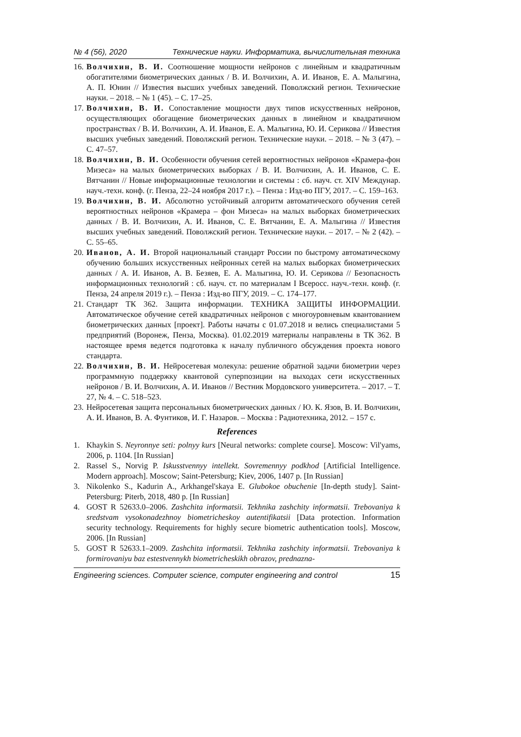№ 4 (56), 2020 Технические науки. Информатика, вычислительная техника
16. Волчихин, В. И. Соотношение мощности нейронов с линейным и квадратичным обогатителями биометрических данных / В. И. Волчихин, А. И. Иванов, Е. А. Малыгина, А. П. Юнин // Известия высших учебных заведений. Поволжский регион. Технические науки. – 2018. – № 1 (45). – С. 17–25.
17. Волчихин, В. И. Сопоставление мощности двух типов искусственных нейронов, осуществляющих обогащение биометрических данных в линейном и квадратичном пространствах / В. И. Волчихин, А. И. Иванов, Е. А. Малыгина, Ю. И. Серикова // Известия высших учебных заведений. Поволжский регион. Технические науки. – 2018. – № 3 (47). – С. 47–57.
18. Волчихин, В. И. Особенности обучения сетей вероятностных нейронов «Крамера-фон Мизеса» на малых биометрических выборках / В. И. Волчихин, А. И. Иванов, С. Е. Вятчанин // Новые информационные технологии и системы : сб. науч. ст. XIV Междунар. науч.-техн. конф. (г. Пенза, 22–24 ноября 2017 г.). – Пенза : Изд-во ПГУ, 2017. – С. 159–163.
19. Волчихин, В. И. Абсолютно устойчивый алгоритм автоматического обучения сетей вероятностных нейронов «Крамера – фон Мизеса» на малых выборках биометрических данных / В. И. Волчихин, А. И. Иванов, С. Е. Вятчанин, Е. А. Малыгина // Известия высших учебных заведений. Поволжский регион. Технические науки. – 2017. – № 2 (42). – С. 55–65.
20. Иванов, А. И. Второй национальный стандарт России по быстрому автоматическому обучению больших искусственных нейронных сетей на малых выборках биометрических данных / А. И. Иванов, А. В. Безяев, Е. А. Малыгина, Ю. И. Серикова // Безопасность информационных технологий : сб. науч. ст. по материалам I Всеросс. науч.-техн. конф. (г. Пенза, 24 апреля 2019 г.). – Пенза : Изд-во ПГУ, 2019. – С. 174–177.
21. Стандарт ТК 362. Защита информации. ТЕХНИКА ЗАЩИТЫ ИНФОРМАЦИИ. Автоматическое обучение сетей квадратичных нейронов с многоуровневым квантованием биометрических данных [проект]. Работы начаты с 01.07.2018 и велись специалистами 5 предприятий (Воронеж, Пенза, Москва). 01.02.2019 материалы направлены в ТК 362. В настоящее время ведется подготовка к началу публичного обсуждения проекта нового стандарта.
22. Волчихин, В. И. Нейросетевая молекула: решение обратной задачи биометрии через программную поддержку квантовой суперпозиции на выходах сети искусственных нейронов / В. И. Волчихин, А. И. Иванов // Вестник Мордовского университета. – 2017. – Т. 27, № 4. – С. 518–523.
23. Нейросетевая защита персональных биометрических данных / Ю. К. Язов, В. И. Волчихин, А. И. Иванов, В. А. Фунтиков, И. Г. Назаров. – Москва : Радиотехника, 2012. – 157 с.
References
1. Khaykin S. Neyronnye seti: polnyy kurs [Neural networks: complete course]. Moscow: Vil'yams, 2006, p. 1104. [In Russian]
2. Rassel S., Norvig P. Iskusstvennyy intellekt. Sovremennyy podkhod [Artificial Intelligence. Modern approach]. Moscow; Saint-Petersburg; Kiev, 2006, 1407 p. [In Russian]
3. Nikolenko S., Kadurin A., Arkhangel'skaya E. Glubokoe obuchenie [In-depth study]. Saint-Petersburg: Piterb, 2018, 480 p. [In Russian]
4. GOST R 52633.0–2006. Zashchita informatsii. Tekhnika zashchity informatsii. Trebovaniya k sredstvam vysokonadezhnoy biometricheskoy autentifikatsii [Data protection. Information security technology. Requirements for highly secure biometric authentication tools]. Moscow, 2006. [In Russian]
5. GOST R 52633.1–2009. Zashchita informatsii. Tekhnika zashchity informatsii. Trebovaniya k formirovaniyu baz estestvennykh biometricheskikh obrazov, prednazna-
Engineering sciences. Computer science, computer engineering and control 15